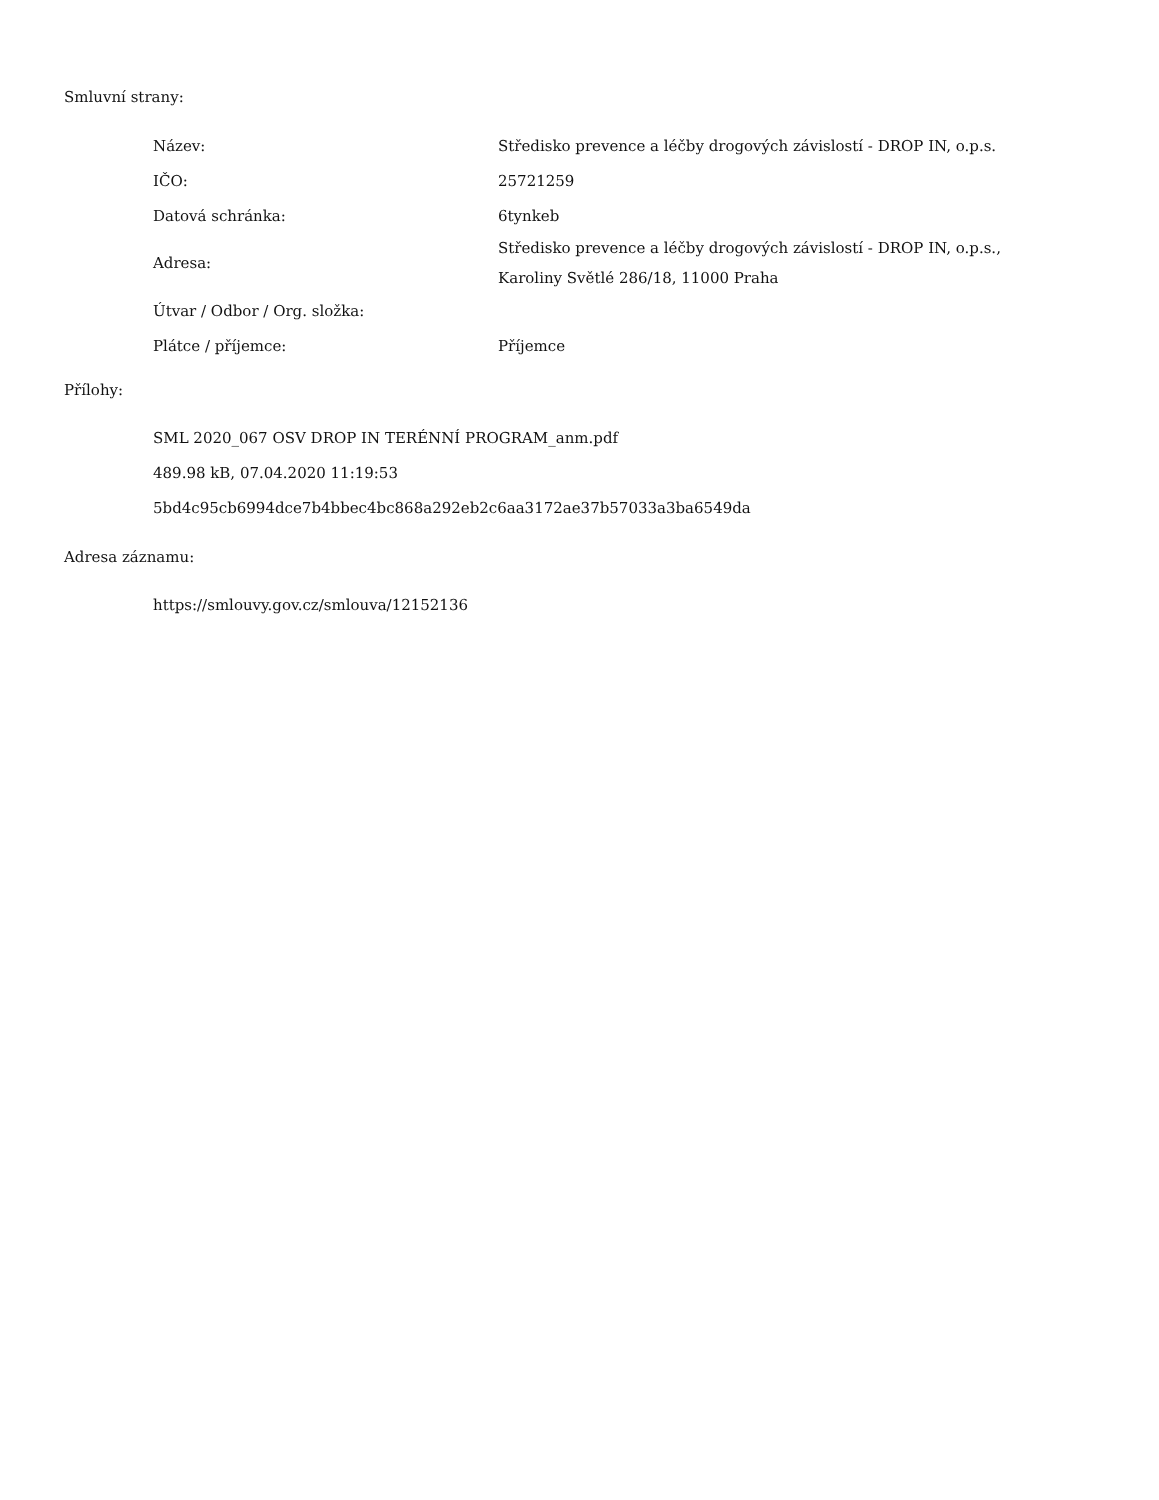Smluvní strany:
| Název: | Středisko prevence a léčby drogových závislostí - DROP IN, o.p.s. |
| IČO: | 25721259 |
| Datová schránka: | 6tynkeb |
| Adresa: | Středisko prevence a léčby drogových závislostí - DROP IN, o.p.s., Karoliny Světlé 286/18, 11000 Praha |
| Útvar / Odbor / Org. složka: | |
| Plátce / příjemce: | Příjemce |
Přílohy:
SML 2020_067 OSV DROP IN TERÉNNÍ PROGRAM_anm.pdf
489.98 kB, 07.04.2020 11:19:53
5bd4c95cb6994dce7b4bbec4bc868a292eb2c6aa3172ae37b57033a3ba6549da
Adresa záznamu:
https://smlouvy.gov.cz/smlouva/12152136